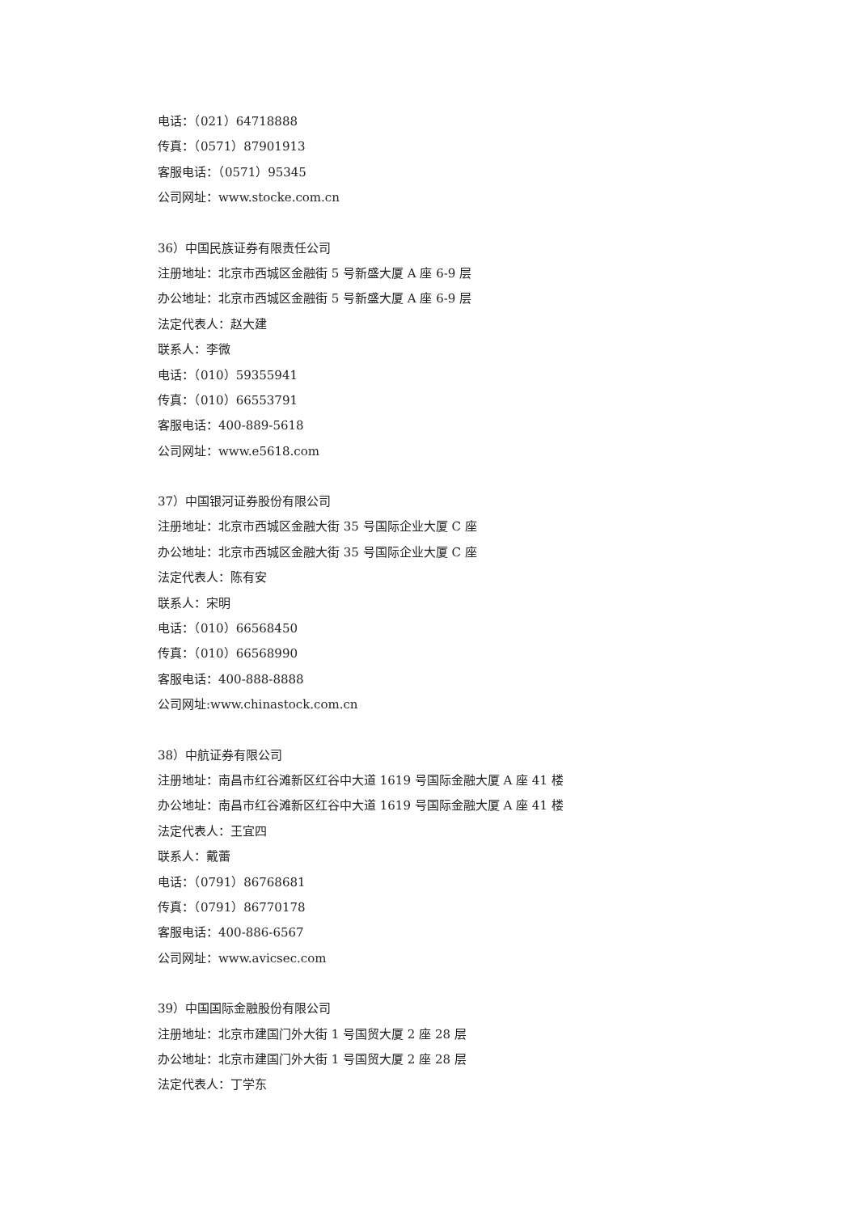电话：（021）64718888
传真：（0571）87901913
客服电话：（0571）95345
公司网址：www.stocke.com.cn
36）中国民族证券有限责任公司
注册地址：北京市西城区金融街 5 号新盛大厦 A 座 6-9 层
办公地址：北京市西城区金融街 5 号新盛大厦 A 座 6-9 层
法定代表人：赵大建
联系人：李微
电话：（010）59355941
传真：（010）66553791
客服电话：400-889-5618
公司网址：www.e5618.com
37）中国银河证券股份有限公司
注册地址：北京市西城区金融大街 35 号国际企业大厦 C 座
办公地址：北京市西城区金融大街 35 号国际企业大厦 C 座
法定代表人：陈有安
联系人：宋明
电话：（010）66568450
传真：（010）66568990
客服电话：400-888-8888
公司网址:www.chinastock.com.cn
38）中航证券有限公司
注册地址：南昌市红谷滩新区红谷中大道 1619 号国际金融大厦 A 座 41 楼
办公地址：南昌市红谷滩新区红谷中大道 1619 号国际金融大厦 A 座 41 楼
法定代表人：王宜四
联系人：戴蕾
电话：（0791）86768681
传真：（0791）86770178
客服电话：400-886-6567
公司网址：www.avicsec.com
39）中国国际金融股份有限公司
注册地址：北京市建国门外大街 1 号国贸大厦 2 座 28 层
办公地址：北京市建国门外大街 1 号国贸大厦 2 座 28 层
法定代表人：丁学东